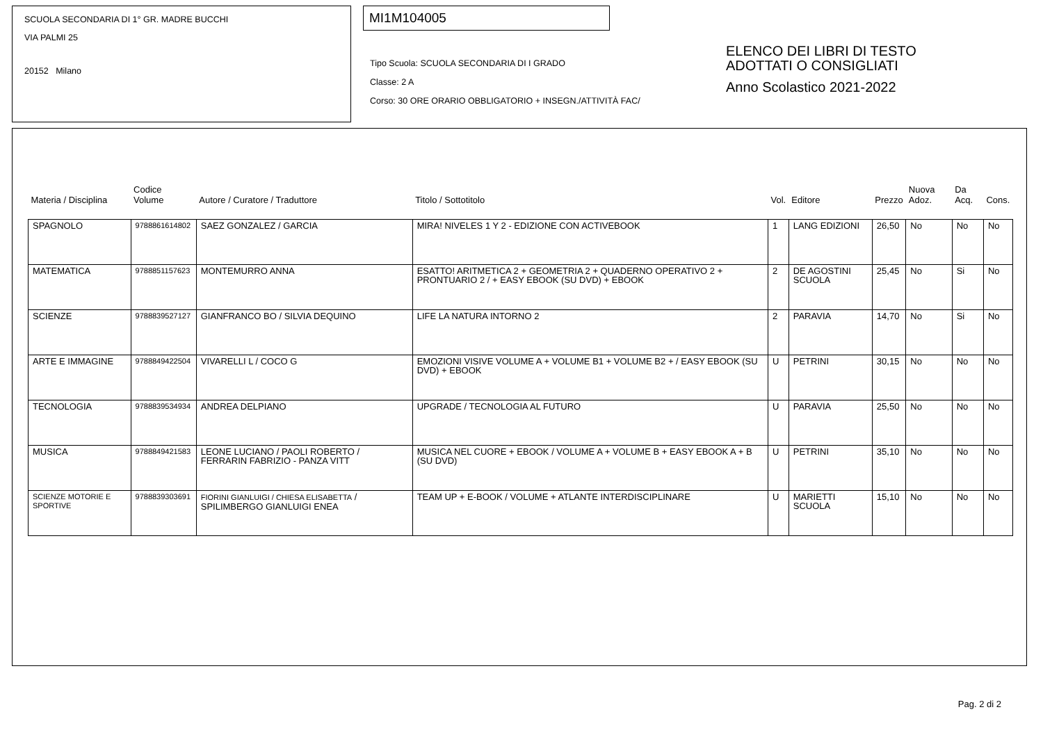SCUOLA SECONDARIA DI 1° GR. MADRE BUCCHI
VIA PALMI 25
20152 Milano
MI1M104005
Tipo Scuola: SCUOLA SECONDARIA DI I GRADO
Classe: 2 A
Corso: 30 ORE ORARIO OBBLIGATORIO + INSEGN./ATTIVITÀ FAC/
ELENCO DEI LIBRI DI TESTO
ADOTTATI O CONSIGLIATI
Anno Scolastico 2021-2022
| Materia / Disciplina | Codice Volume | Autore / Curatore / Traduttore | Titolo / Sottotitolo | Vol. | Editore | Prezzo | Nuova Adoz. | Da Acq. | Cons. |
| --- | --- | --- | --- | --- | --- | --- | --- | --- | --- |
| SPAGNOLO | 9788861614802 | SAEZ GONZALEZ / GARCIA | MIRA! NIVELES 1 Y 2 - EDIZIONE CON ACTIVEBOOK | 1 | LANG EDIZIONI | 26,50 | No | No | No |
| MATEMATICA | 9788851157623 | MONTEMURRO ANNA | ESATTO! ARITMETICA 2 + GEOMETRIA 2 + QUADERNO OPERATIVO 2 + PRONTUARIO 2 / + EASY EBOOK (SU DVD) + EBOOK | 2 | DE AGOSTINI SCUOLA | 25,45 | No | Si | No |
| SCIENZE | 9788839527127 | GIANFRANCO BO / SILVIA DEQUINO | LIFE LA NATURA INTORNO 2 | 2 | PARAVIA | 14,70 | No | Si | No |
| ARTE E IMMAGINE | 9788849422504 | VIVARELLI L / COCO G | EMOZIONI VISIVE VOLUME A + VOLUME B1 + VOLUME B2 + / EASY EBOOK (SU DVD) + EBOOK | U | PETRINI | 30,15 | No | No | No |
| TECNOLOGIA | 9788839534934 | ANDREA DELPIANO | UPGRADE / TECNOLOGIA AL FUTURO | U | PARAVIA | 25,50 | No | No | No |
| MUSICA | 9788849421583 | LEONE LUCIANO / PAOLI ROBERTO / FERRARIN FABRIZIO - PANZA VITT | MUSICA NEL CUORE + EBOOK / VOLUME A + VOLUME B + EASY EBOOK A + B (SU DVD) | U | PETRINI | 35,10 | No | No | No |
| SCIENZE MOTORIE E SPORTIVE | 9788839303691 | FIORINI GIANLUIGI / CHIESA ELISABETTA / SPILIMBERGO GIANLUIGI ENEA | TEAM UP + E-BOOK / VOLUME + ATLANTE INTERDISCIPLINARE | U | MARIETTI SCUOLA | 15,10 | No | No | No |
Pag. 2 di 2